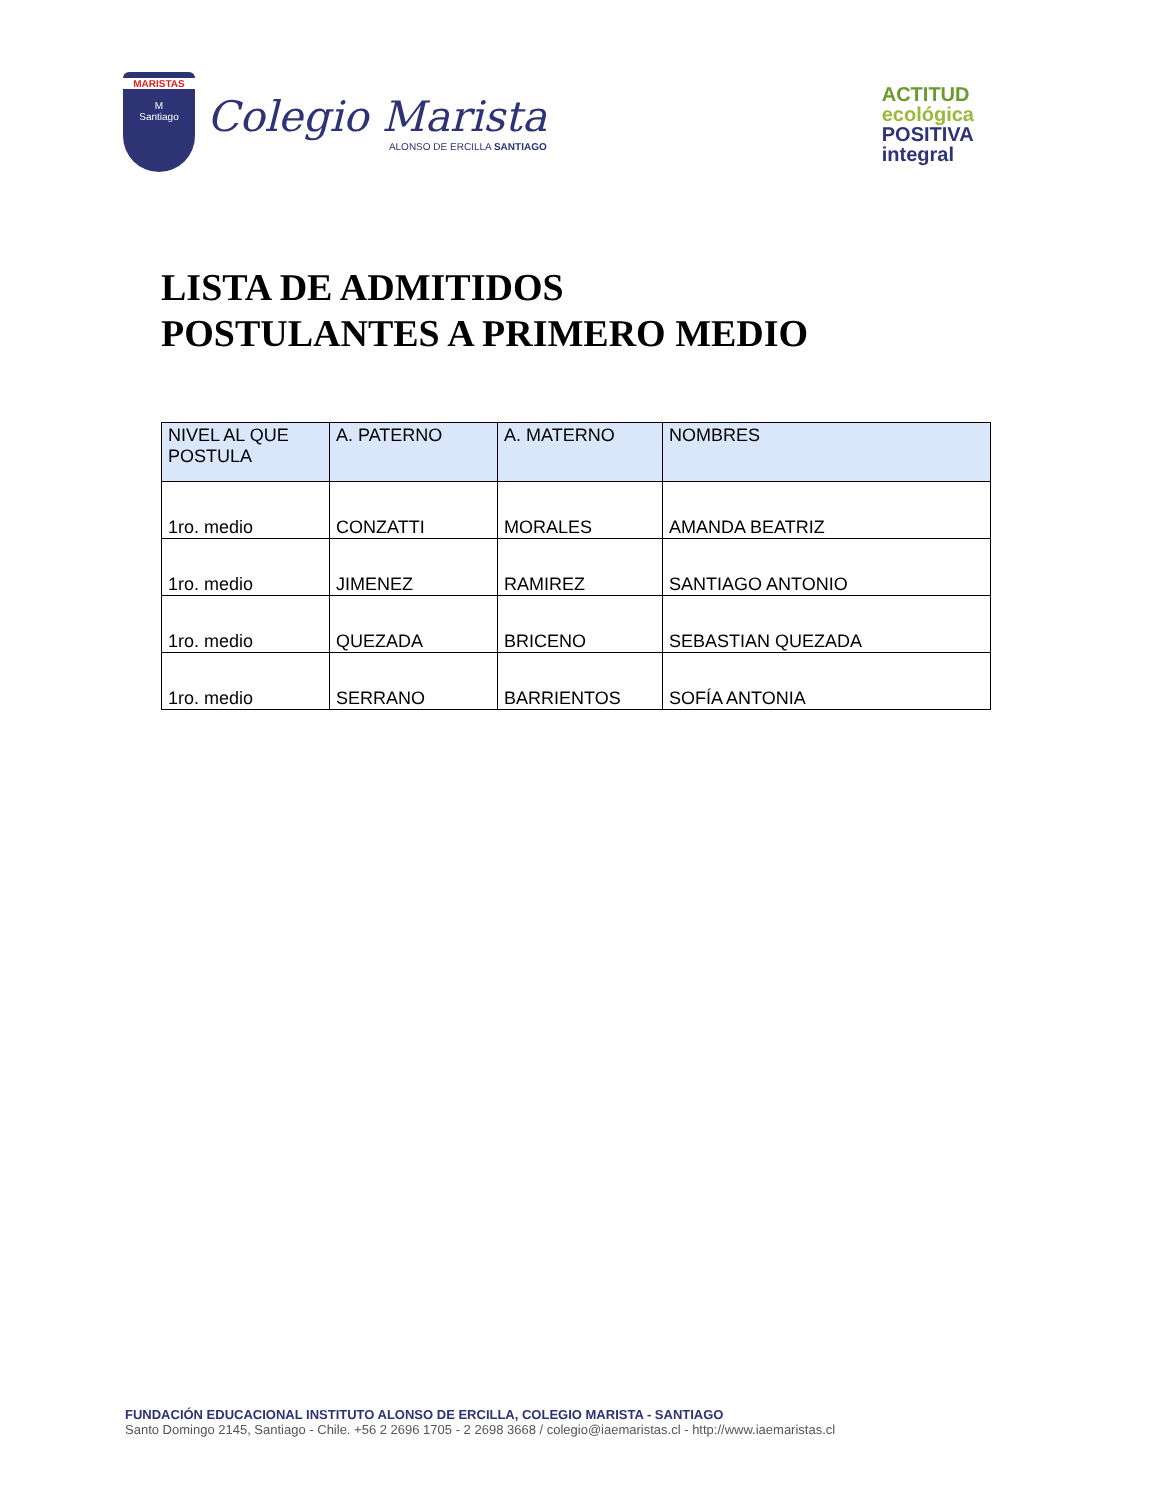MARISTAS
M
Santiago
Colegio Marista
ALONSO DE ERCILLA SANTIAGO
ACTITUD
ecológica
POSITIVA
integral
LISTA DE ADMITIDOS
POSTULANTES A PRIMERO MEDIO
| NIVEL AL QUE POSTULA | A. PATERNO | A. MATERNO | NOMBRES |
| --- | --- | --- | --- |
| 1ro. medio | CONZATTI | MORALES | AMANDA BEATRIZ |
| 1ro. medio | JIMENEZ | RAMIREZ | SANTIAGO ANTONIO |
| 1ro. medio | QUEZADA | BRICENO | SEBASTIAN QUEZADA |
| 1ro. medio | SERRANO | BARRIENTOS | SOFÍA ANTONIA |
FUNDACIÓN EDUCACIONAL INSTITUTO ALONSO DE ERCILLA, COLEGIO MARISTA - SANTIAGO
Santo Domingo 2145, Santiago - Chile. +56 2 2696 1705 - 2 2698 3668 / colegio@iaemaristas.cl - http://www.iaemaristas.cl